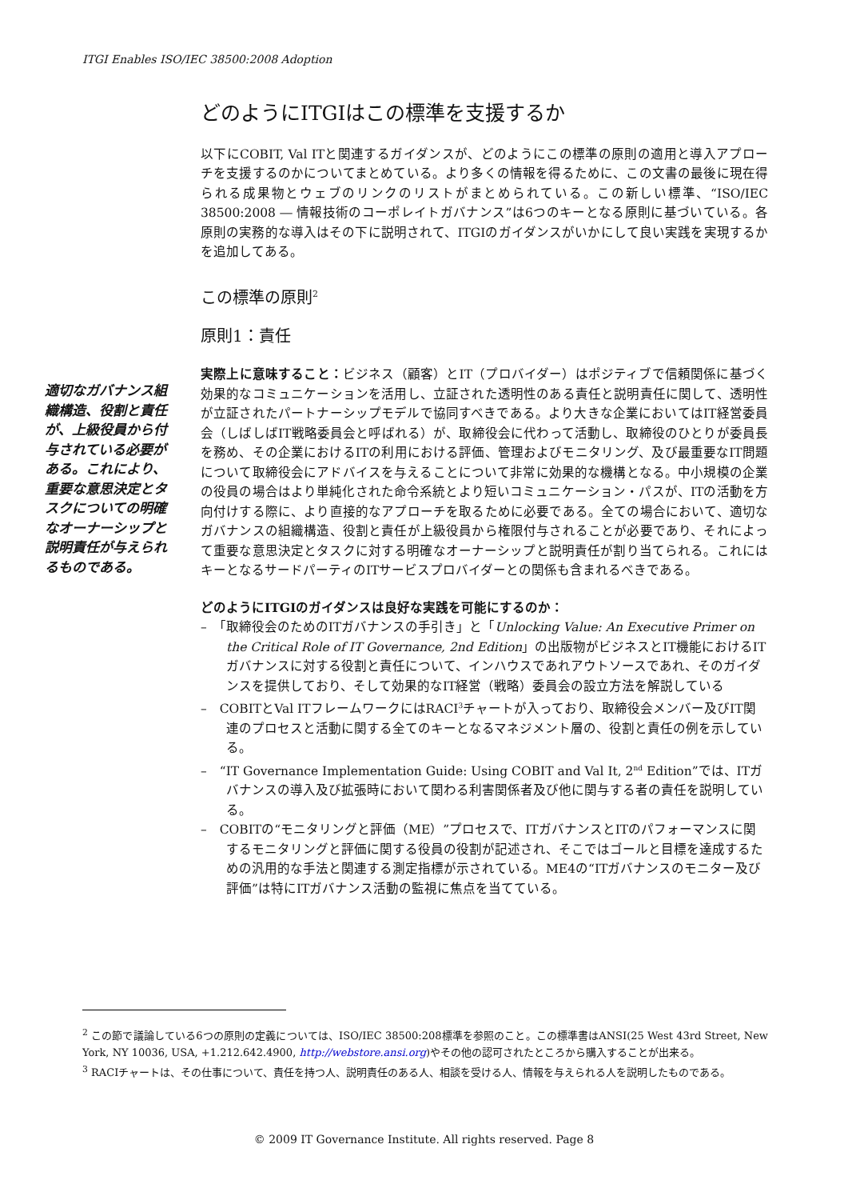ITGI Enables ISO/IEC 38500:2008 Adoption
適切なガバナンス組織構造、役割と責任が、上級役員から付与されている必要がある。これにより、重要な意思決定とタスクについての明確なオーナーシップと説明責任が与えられるものである。
どのようにITGIはこの標準を支援するか
以下にCOBIT, Val ITと関連するガイダンスが、どのようにこの標準の原則の適用と導入アプローチを支援するのかについてまとめている。より多くの情報を得るために、この文書の最後に現在得られる成果物とウェブのリンクのリストがまとめられている。この新しい標準、“ISO/IEC 38500:2008 ― 情報技術のコーポレイトガバナンス”は6つのキーとなる原則に基づいている。各原則の実務的な導入はその下に説明されて、ITGIのガイダンスがいかにして良い実践を実現するかを追加してある。
この標準の原則<sup>2</sup>
原則1：責任
実際上に意味すること：ビジネス（顧客）とIT（プロバイダー）はポジティブで信頼関係に基づく効果的なコミュニケーションを活用し、立証された透明性のある責任と説明責任に関して、透明性が立証されたパートナーシップモデルで協同すべきである。より大きな企業においてはIT経営委員会（しばしばIT戦略委員会と呼ばれる）が、取締役会に代わって活動し、取締役のひとりが委員長を務め、その企業におけるITの利用における評価、管理およびモニタリング、及び最重要なIT問題について取締役会にアドバイスを与えることについて非常に効果的な機構となる。中小規模の企業の役員の場合はより単純化された命令系統とより短いコミュニケーション・パスが、ITの活動を方向付けする際に、より直接的なアプローチを取るために必要である。全ての場合において、適切なガバナンスの組織構造、役割と責任が上級役員から権限付与されることが必要であり、それによって重要な意思決定とタスクに対する明確なオーナーシップと説明責任が割り当てられる。これにはキーとなるサードパーティのITサービスプロバイダーとの関係も含まれるべきである。
どのようにITGIのガイダンスは良好な実践を可能にするのか：
–　「取締役会のためのITガバナンスの手引き」と「Unlocking Value: An Executive Primer on the Critical Role of IT Governance, 2nd Edition」の出版物がビジネスとIT機能におけるITガバナンスに対する役割と責任について、インハウスであれアウトソースであれ、そのガイダンスを提供しており、そして効果的なIT経営（戦略）委員会の設立方法を解説している
–　COBITとVal ITフレームワークにはRACI<sup>3</sup>チャートが入っており、取締役会メンバー及びIT関連のプロセスと活動に関する全てのキーとなるマネジメント層の、役割と責任の例を示している。
–　“IT Governance Implementation Guide: Using COBIT and Val It, 2<sup>nd</sup> Edition”では、ITガバナンスの導入及び拡張時において関わる利害関係者及び他に関与する者の責任を説明している。
–　COBITの“モニタリングと評価（ME）”プロセスで、ITガバナンスとITのパフォーマンスに関するモニタリングと評価に関する役員の役割が記述され、そこではゴールと目標を達成するための汎用的な手法と関連する測定指標が示されている。ME4の“ITガバナンスのモニター及び評価”は特にITガバナンス活動の監視に焦点を当てている。
<sup>2</sup> この節で議論している6つの原則の定義については、ISO/IEC 38500:208標準を参照のこと。この標準書はANSI(25 West 43rd Street, New York, NY 10036, USA, +1.212.642.4900, http://webstore.ansi.org)やその他の認可されたところから購入することが出来る。
<sup>3</sup> RACIチャートは、その仕事について、責任を持つ人、説明責任のある人、相談を受ける人、情報を与えられる人を説明したものである。
© 2009 IT Governance Institute. All rights reserved. Page 8